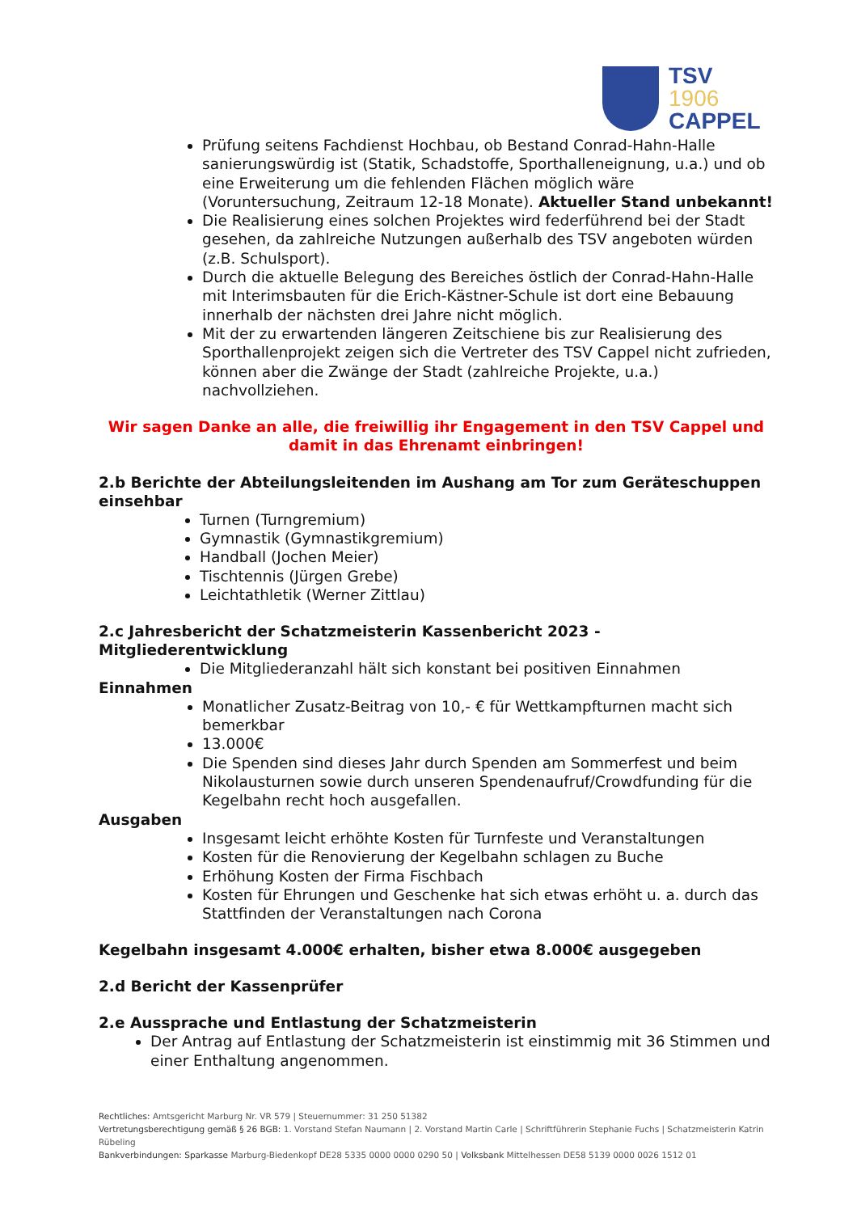TSV
1906
CAPPEL
Prüfung seitens Fachdienst Hochbau, ob Bestand Conrad-Hahn-Halle sanierungswürdig ist (Statik, Schadstoffe, Sporthalleneignung, u.a.) und ob eine Erweiterung um die fehlenden Flächen möglich wäre (Voruntersuchung, Zeitraum 12-18 Monate). Aktueller Stand unbekannt!
Die Realisierung eines solchen Projektes wird federführend bei der Stadt gesehen, da zahlreiche Nutzungen außerhalb des TSV angeboten würden (z.B. Schulsport).
Durch die aktuelle Belegung des Bereiches östlich der Conrad-Hahn-Halle mit Interimsbauten für die Erich-Kästner-Schule ist dort eine Bebauung innerhalb der nächsten drei Jahre nicht möglich.
Mit der zu erwartenden längeren Zeitschiene bis zur Realisierung des Sporthallenprojekt zeigen sich die Vertreter des TSV Cappel nicht zufrieden, können aber die Zwänge der Stadt (zahlreiche Projekte, u.a.) nachvollziehen.
Wir sagen Danke an alle, die freiwillig ihr Engagement in den TSV Cappel und damit in das Ehrenamt einbringen!
2.b Berichte der Abteilungsleitenden im Aushang am Tor zum Geräteschuppen einsehbar
Turnen (Turngremium)
Gymnastik (Gymnastikgremium)
Handball (Jochen Meier)
Tischtennis (Jürgen Grebe)
Leichtathletik (Werner Zittlau)
2.c Jahresbericht der Schatzmeisterin Kassenbericht 2023 - Mitgliederentwicklung
Die Mitgliederanzahl hält sich konstant bei positiven Einnahmen
Einnahmen
Monatlicher Zusatz-Beitrag von 10,- € für Wettkampfturnen macht sich bemerkbar
13.000€
Die Spenden sind dieses Jahr durch Spenden am Sommerfest und beim Nikolausturnen sowie durch unseren Spendenaufruf/Crowdfunding für die Kegelbahn recht hoch ausgefallen.
Ausgaben
Insgesamt leicht erhöhte Kosten für Turnfeste und Veranstaltungen
Kosten für die Renovierung der Kegelbahn schlagen zu Buche
Erhöhung Kosten der Firma Fischbach
Kosten für Ehrungen und Geschenke hat sich etwas erhöht u. a. durch das Stattfinden der Veranstaltungen nach Corona
Kegelbahn insgesamt 4.000€ erhalten, bisher etwa 8.000€ ausgegeben
2.d Bericht der Kassenprüfer
2.e Aussprache und Entlastung der Schatzmeisterin
Der Antrag auf Entlastung der Schatzmeisterin ist einstimmig mit 36 Stimmen und einer Enthaltung angenommen.
Rechtliches: Amtsgericht Marburg Nr. VR 579 | Steuernummer: 31 250 51382
Vertretungsberechtigung gemäß § 26 BGB: 1. Vorstand Stefan Naumann | 2. Vorstand Martin Carle | Schriftführerin Stephanie Fuchs | Schatzmeisterin Katrin Rübeling
Bankverbindungen: Sparkasse Marburg-Biedenkopf DE28 5335 0000 0000 0290 50 | Volksbank Mittelhessen DE58 5139 0000 0026 1512 01